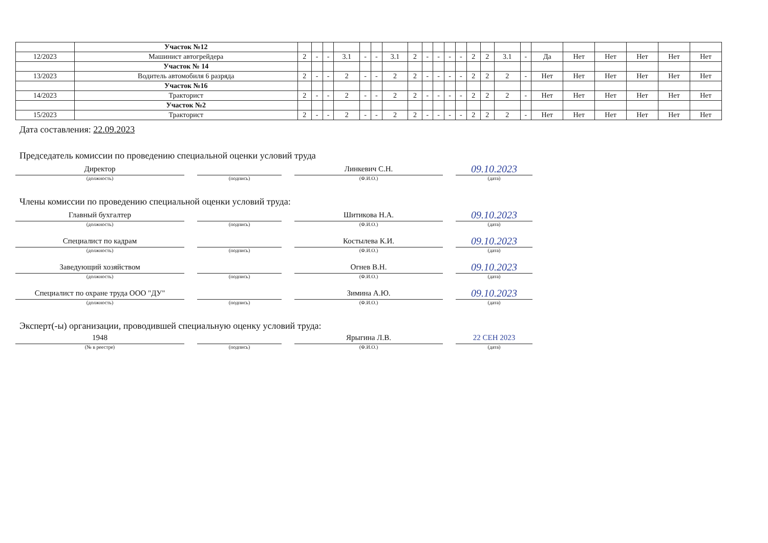| | Участок №12 | | | | | | | | | | | | | | | | | | | | | | |
| 12/2023 | Машинист автогрейдера | 2 | - | - | 3.1 | - | - | 3.1 | 2 | - | - | - | - | 2 | 2 | 3.1 | - | Да | Нет | Нет | Нет | Нет | Нет |
| | Участок № 14 | | | | | | | | | | | | | | | | | | | | | | |
| 13/2023 | Водитель автомобиля 6 разряда | 2 | - | - | 2 | - | - | 2 | 2 | - | - | - | - | 2 | 2 | 2 | - | Нет | Нет | Нет | Нет | Нет | Нет |
| | Участок №16 | | | | | | | | | | | | | | | | | | | | | | |
| 14/2023 | Тракторист | 2 | - | - | 2 | - | - | 2 | 2 | - | - | - | - | 2 | 2 | 2 | - | Нет | Нет | Нет | Нет | Нет | Нет |
| | Участок №2 | | | | | | | | | | | | | | | | | | | | | | |
| 15/2023 | Тракторист | 2 | - | - | 2 | - | - | 2 | 2 | - | - | - | - | 2 | 2 | 2 | - | Нет | Нет | Нет | Нет | Нет | Нет |
Дата составления: 22.09.2023
Председатель комиссии по проведению специальной оценки условий труда
Директор
(должность)
(подпись)
Линкевич С.Н.
(Ф.И.О.)
09.10.2023
(дата)
Члены комиссии по проведению специальной оценки условий труда:
Главный бухгалтер
(должность)
(подпись)
Шитикова Н.А.
(Ф.И.О.)
09.10.2023
(дата)
Специалист по кадрам
(должность)
(подпись)
Костылева К.И.
(Ф.И.О.)
09.10.2023
(дата)
Заведующий хозяйством
(должность)
(подпись)
Огнев В.Н.
(Ф.И.О.)
09.10.2023
(дата)
Специалист по охране труда ООО "ДУ"
(должность)
(подпись)
Зимина А.Ю.
(Ф.И.О.)
09.10.2023
(дата)
Эксперт(-ы) организации, проводившей специальную оценку условий труда:
1948
(№ в реестре)
(подпись)
Ярыгина Л.В.
(Ф.И.О.)
22 СЕН 2023
(дата)